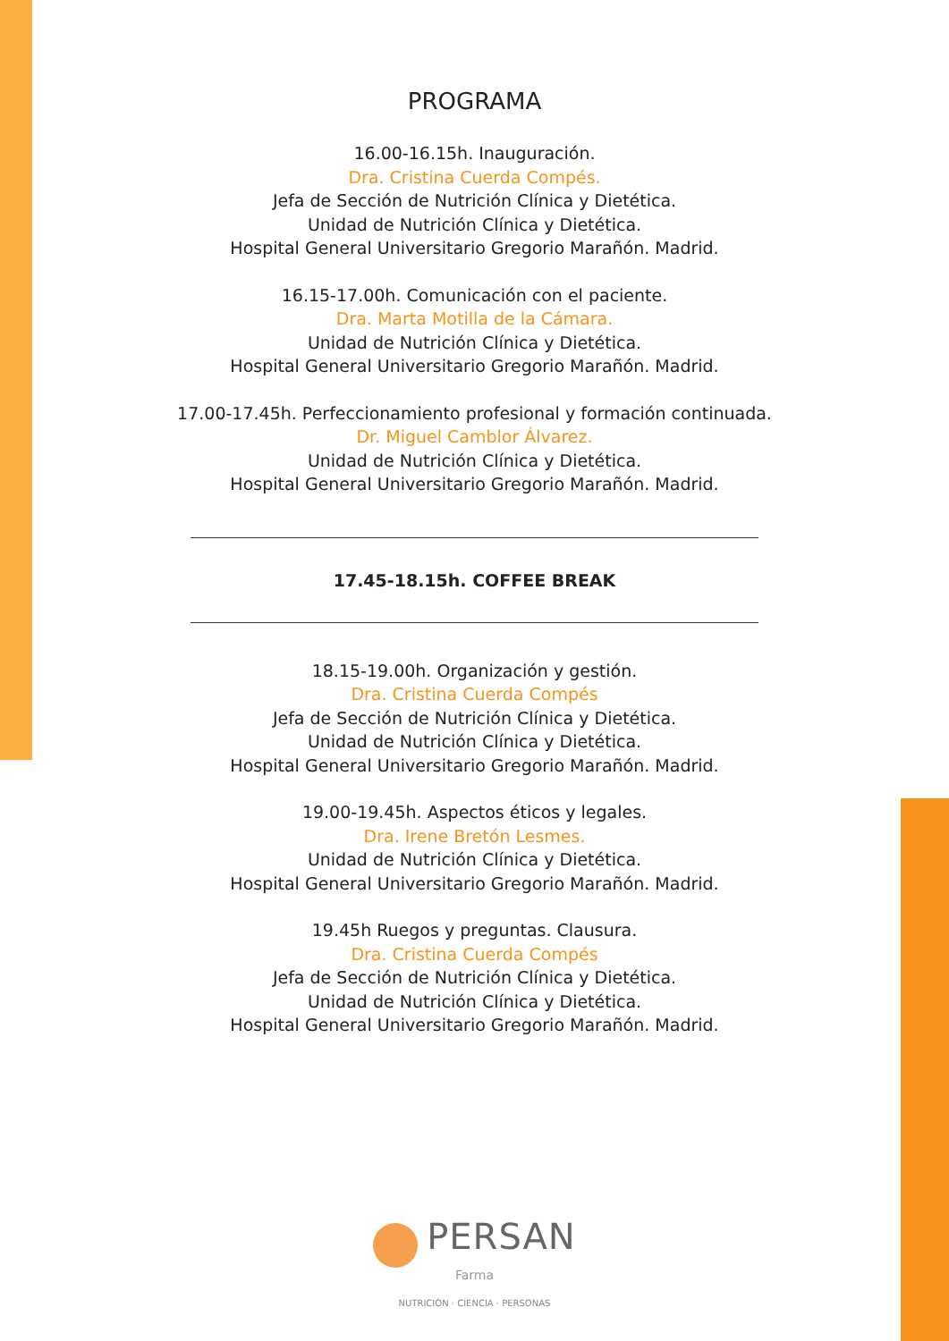PROGRAMA
16.00-16.15h. Inauguración.
Dra. Cristina Cuerda Compés.
Jefa de Sección de Nutrición Clínica y Dietética.
Unidad de Nutrición Clínica y Dietética.
Hospital General Universitario Gregorio Marañón. Madrid.
16.15-17.00h. Comunicación con el paciente.
Dra. Marta Motilla de la Cámara.
Unidad de Nutrición Clínica y Dietética.
Hospital General Universitario Gregorio Marañón. Madrid.
17.00-17.45h. Perfeccionamiento profesional y formación continuada.
Dr. Miguel Camblor Álvarez.
Unidad de Nutrición Clínica y Dietética.
Hospital General Universitario Gregorio Marañón. Madrid.
17.45-18.15h. COFFEE BREAK
18.15-19.00h. Organización y gestión.
Dra. Cristina Cuerda Compés
Jefa de Sección de Nutrición Clínica y Dietética.
Unidad de Nutrición Clínica y Dietética.
Hospital General Universitario Gregorio Marañón. Madrid.
19.00-19.45h. Aspectos éticos y legales.
Dra. Irene Bretón Lesmes.
Unidad de Nutrición Clínica y Dietética.
Hospital General Universitario Gregorio Marañón. Madrid.
19.45h Ruegos y preguntas. Clausura.
Dra. Cristina Cuerda Compés
Jefa de Sección de Nutrición Clínica y Dietética.
Unidad de Nutrición Clínica y Dietética.
Hospital General Universitario Gregorio Marañón. Madrid.
PERSAN
Farma
NUTRICIÓN · CIENCIA · PERSONAS